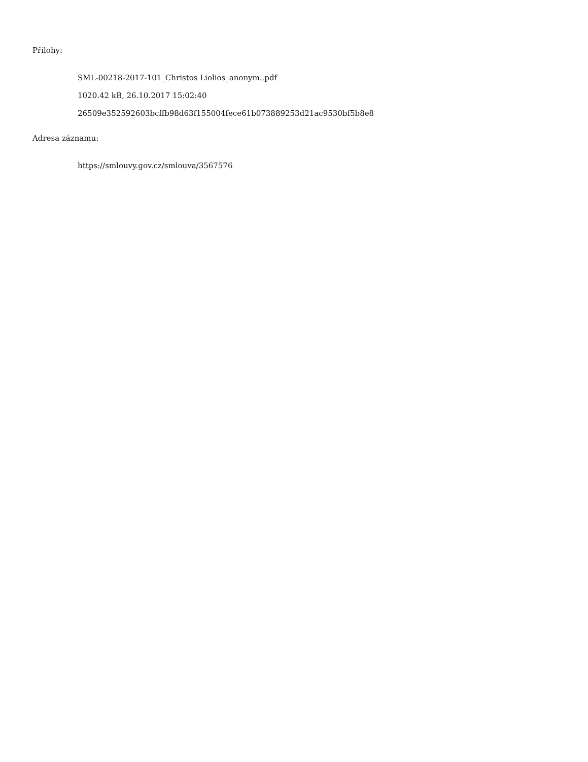Přílohy:
SML-00218-2017-101_Christos Liolios_anonym..pdf
1020.42 kB, 26.10.2017 15:02:40
26509e352592603bcffb98d63f155004fece61b073889253d21ac9530bf5b8e8
Adresa záznamu:
https://smlouvy.gov.cz/smlouva/3567576